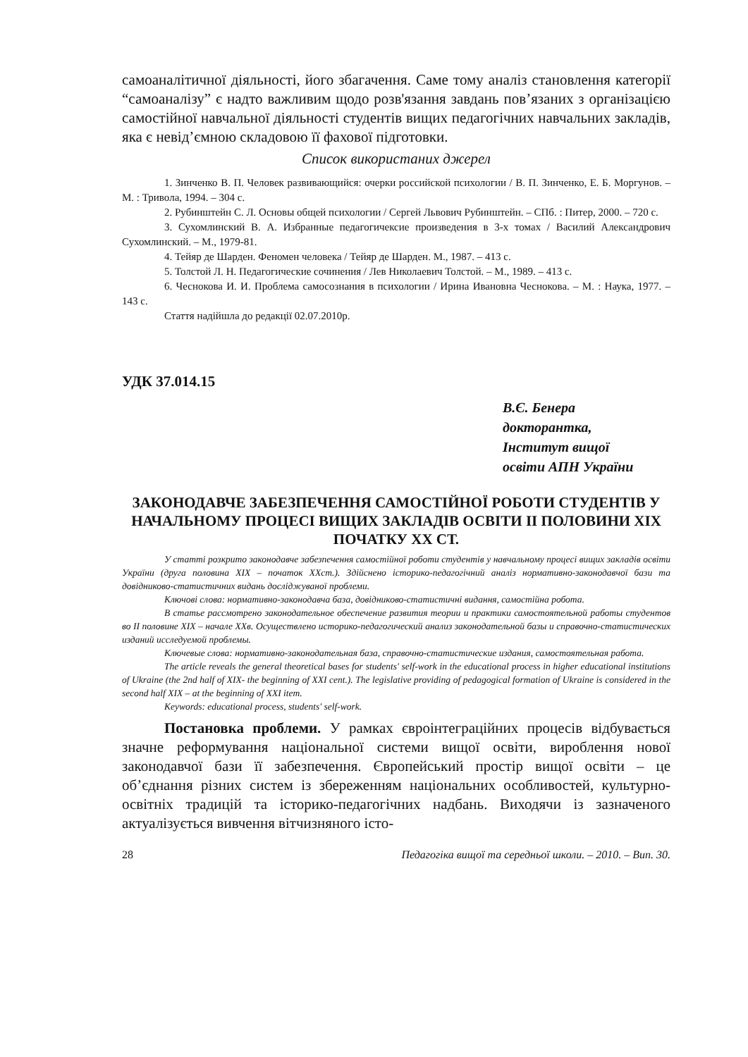самоаналітичної діяльності, його збагачення. Саме тому аналіз становлення категорії “самоаналізу” є надто важливим щодо розв'язання завдань пов’язаних з організацією самостійної навчальної діяльності студентів вищих педагогічних навчальних закладів, яка є невід’ємною складовою її фахової підготовки.
Список використаних джерел
1. Зинченко В. П. Человек развивающийся: очерки российской психологии / В. П. Зинченко, Е. Б. Моргунов. – М. : Тривола, 1994. – 304 с.
2. Рубинштейн С. Л. Основы общей психологии / Сергей Львович Рубинштейн. – СПб. : Питер, 2000. – 720 с.
3. Сухомлинский В. А. Избранные педагогичексие произведения в 3-х томах / Василий Александрович Сухомлинский. – М., 1979-81.
4. Тейяр де Шарден. Феномен человека / Тейяр де Шарден. М., 1987. – 413 с.
5. Толстой Л. Н. Педагогические сочинения / Лев Николаевич Толстой. – М., 1989. – 413 с.
6. Чеснокова И. И. Проблема самосознания в психологии / Ирина Ивановна Чеснокова. – М. : Наука, 1977. – 143 с.
Стаття надійшла до редакції 02.07.2010р.
УДК 37.014.15
В.Є. Бенера
докторантка,
Інститут вищої
освіти АПН України
ЗАКОНОДАВЧЕ ЗАБЕЗПЕЧЕННЯ САМОСТІЙНОЇ РОБОТИ СТУДЕНТІВ У НАЧАЛЬНОМУ ПРОЦЕСІ ВИЩИХ ЗАКЛАДІВ ОСВІТИ ІІ ПОЛОВИНИ ХІХ ПОЧАТКУ ХХ СТ.
У статті розкрито законодавче забезпечення самостійної роботи студентів у навчальному процесі вищих закладів освіти України (друга половина ХІХ – початок ХХст.). Здійснено історико-педагогічний аналіз нормативно-законодавчої бази та довідниково-статистичних видань досліджуваної проблеми.
Ключові слова: нормативно-законодавча база, довідниково-статистичні видання, самостійна робота.
В статье рассмотрено законодательное обеспечение развития теории и практики самостоятельной работы студентов во II половине XIX – начале XXв. Осуществлено историко-педагогический анализ законодательной базы и справочно-статистических изданий исследуемой проблемы.
Ключевые слова: нормативно-законодательная база, справочно-статистические издания, самостоятельная работа.
The article reveals the general theoretical bases for students' self-work in the educational process in higher educational institutions of Ukraine (the 2nd half of XIX- the beginning of XXI cent.). The legislative providing of pedagogical formation of Ukraine is considered in the second half XIX – at the beginning of XXI item.
Keywords: educational process, students' self-work.
Постановка проблеми. У рамках євроінтеграційних процесів відбувається значне реформування національної системи вищої освіти, вироблення нової законодавчої бази її забезпечення. Європейський простір вищої освіти – це об’єднання різних систем із збереженням національних особливостей, культурно-освітніх традицій та історико-педагогічних надбань. Виходячи із зазначеного актуалізується вивчення вітчизняного істо-
28 Педагогіка вищої та середньої школи. – 2010. – Вип. 30.